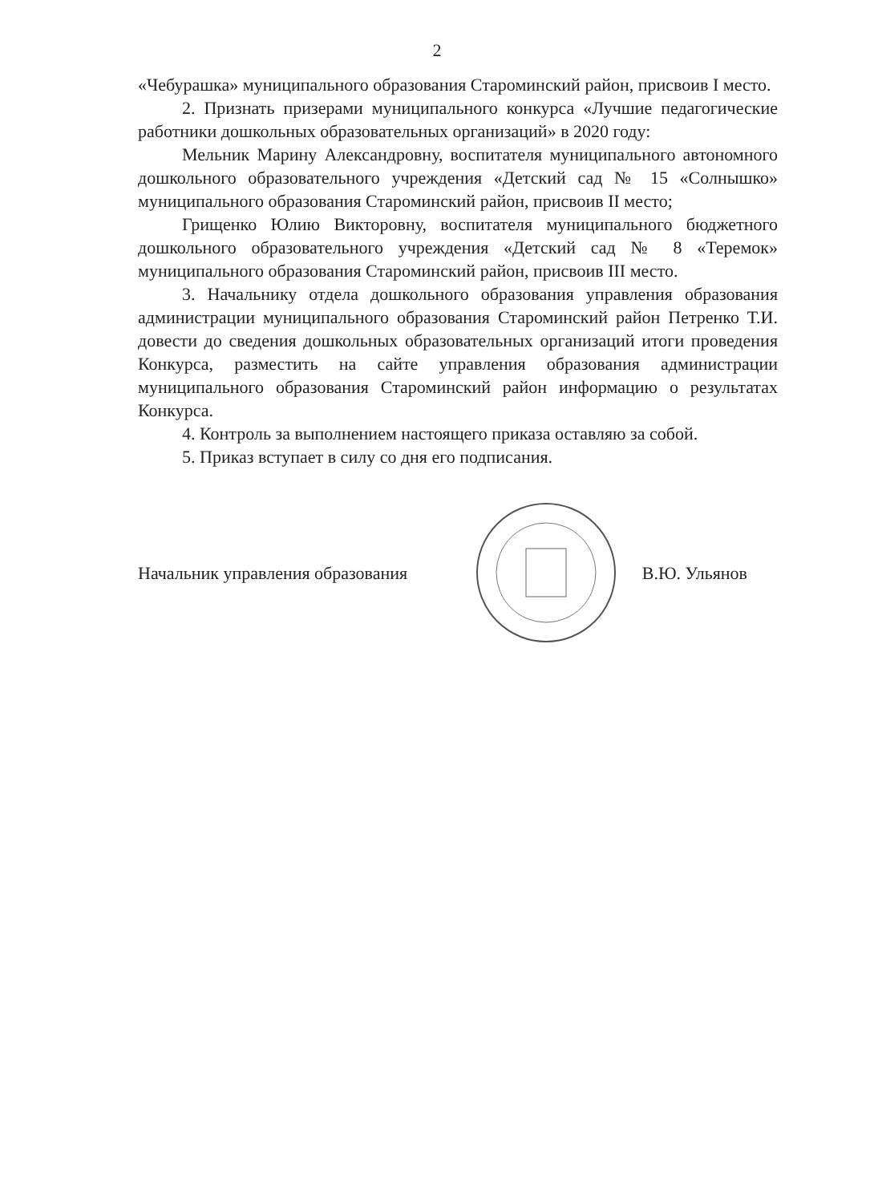2
«Чебурашка» муниципального образования Староминский район, присвоив I место.
2. Признать призерами муниципального конкурса «Лучшие педагогические работники дошкольных образовательных организаций» в 2020 году:
Мельник Марину Александровну, воспитателя муниципального автономного дошкольного образовательного учреждения «Детский сад № 15 «Солнышко» муниципального образования Староминский район, присвоив II место;
Грищенко Юлию Викторовну, воспитателя муниципального бюджетного дошкольного образовательного учреждения «Детский сад № 8 «Теремок» муниципального образования Староминский район, присвоив III место.
3. Начальнику отдела дошкольного образования управления образования администрации муниципального образования Староминский район Петренко Т.И. довести до сведения дошкольных образовательных организаций итоги проведения Конкурса, разместить на сайте управления образования администрации муниципального образования Староминский район информацию о результатах Конкурса.
4. Контроль за выполнением настоящего приказа оставляю за собой.
5. Приказ вступает в силу со дня его подписания.
Начальник управления образования
В.Ю. Ульянов